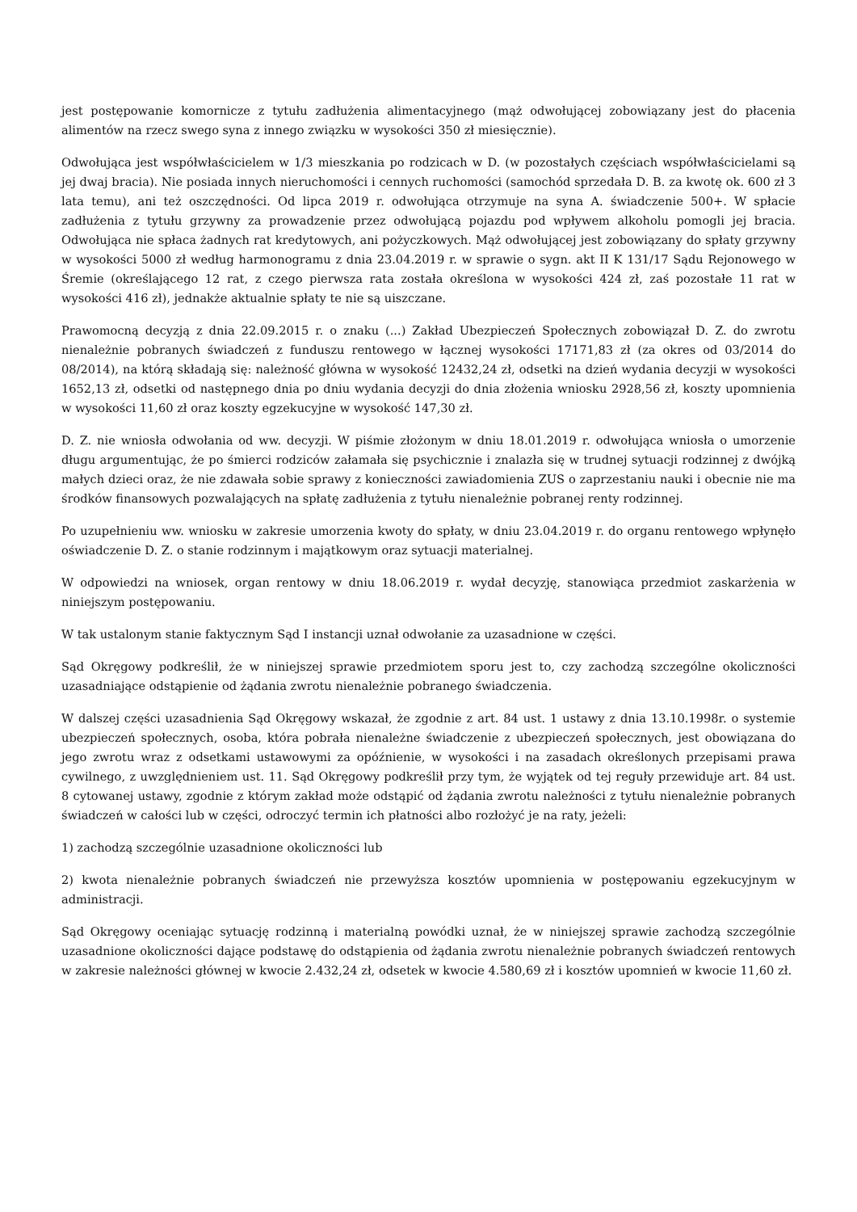jest postępowanie komornicze z tytułu zadłużenia alimentacyjnego (mąż odwołującej zobowiązany jest do płacenia alimentów na rzecz swego syna z innego związku w wysokości 350 zł miesięcznie).
Odwołująca jest współwłaścicielem w 1/3 mieszkania po rodzicach w D. (w pozostałych częściach współwłaścicielami są jej dwaj bracia). Nie posiada innych nieruchomości i cennych ruchomości (samochód sprzedała D. B. za kwotę ok. 600 zł 3 lata temu), ani też oszczędności. Od lipca 2019 r. odwołująca otrzymuje na syna A. świadczenie 500+. W spłacie zadłużenia z tytułu grzywny za prowadzenie przez odwołującą pojazdu pod wpływem alkoholu pomogli jej bracia. Odwołująca nie spłaca żadnych rat kredytowych, ani pożyczkowych. Mąż odwołującej jest zobowiązany do spłaty grzywny w wysokości 5000 zł według harmonogramu z dnia 23.04.2019 r. w sprawie o sygn. akt II K 131/17 Sądu Rejonowego w Śremie (określającego 12 rat, z czego pierwsza rata została określona w wysokości 424 zł, zaś pozostałe 11 rat w wysokości 416 zł), jednakże aktualnie spłaty te nie są uiszczane.
Prawomocną decyzją z dnia 22.09.2015 r. o znaku (...) Zakład Ubezpieczeń Społecznych zobowiązał D. Z. do zwrotu nienależnie pobranych świadczeń z funduszu rentowego w łącznej wysokości 17171,83 zł (za okres od 03/2014 do 08/2014), na którą składają się: należność główna w wysokość 12432,24 zł, odsetki na dzień wydania decyzji w wysokości 1652,13 zł, odsetki od następnego dnia po dniu wydania decyzji do dnia złożenia wniosku 2928,56 zł, koszty upomnienia w wysokości 11,60 zł oraz koszty egzekucyjne w wysokość 147,30 zł.
D. Z. nie wniosła odwołania od ww. decyzji. W piśmie złożonym w dniu 18.01.2019 r. odwołująca wniosła o umorzenie długu argumentując, że po śmierci rodziców załamała się psychicznie i znalazła się w trudnej sytuacji rodzinnej z dwójką małych dzieci oraz, że nie zdawała sobie sprawy z konieczności zawiadomienia ZUS o zaprzestaniu nauki i obecnie nie ma środków finansowych pozwalających na spłatę zadłużenia z tytułu nienależnie pobranej renty rodzinnej.
Po uzupełnieniu ww. wniosku w zakresie umorzenia kwoty do spłaty, w dniu 23.04.2019 r. do organu rentowego wpłynęło oświadczenie D. Z. o stanie rodzinnym i majątkowym oraz sytuacji materialnej.
W odpowiedzi na wniosek, organ rentowy w dniu 18.06.2019 r. wydał decyzję, stanowiąca przedmiot zaskarżenia w niniejszym postępowaniu.
W tak ustalonym stanie faktycznym Sąd I instancji uznał odwołanie za uzasadnione w części.
Sąd Okręgowy podkreślił, że w niniejszej sprawie przedmiotem sporu jest to, czy zachodzą szczególne okoliczności uzasadniające odstąpienie od żądania zwrotu nienależnie pobranego świadczenia.
W dalszej części uzasadnienia Sąd Okręgowy wskazał, że zgodnie z art. 84 ust. 1 ustawy z dnia 13.10.1998r. o systemie ubezpieczeń społecznych, osoba, która pobrała nienależne świadczenie z ubezpieczeń społecznych, jest obowiązana do jego zwrotu wraz z odsetkami ustawowymi za opóźnienie, w wysokości i na zasadach określonych przepisami prawa cywilnego, z uwzględnieniem ust. 11. Sąd Okręgowy podkreślił przy tym, że wyjątek od tej reguły przewiduje art. 84 ust. 8 cytowanej ustawy, zgodnie z którym zakład może odstąpić od żądania zwrotu należności z tytułu nienależnie pobranych świadczeń w całości lub w części, odroczyć termin ich płatności albo rozłożyć je na raty, jeżeli:
1) zachodzą szczególnie uzasadnione okoliczności lub
2) kwota nienależnie pobranych świadczeń nie przewyższa kosztów upomnienia w postępowaniu egzekucyjnym w administracji.
Sąd Okręgowy oceniając sytuację rodzinną i materialną powódki uznał, że w niniejszej sprawie zachodzą szczególnie uzasadnione okoliczności dające podstawę do odstąpienia od żądania zwrotu nienależnie pobranych świadczeń rentowych w zakresie należności głównej w kwocie 2.432,24 zł, odsetek w kwocie 4.580,69 zł i kosztów upomnień w kwocie 11,60 zł.